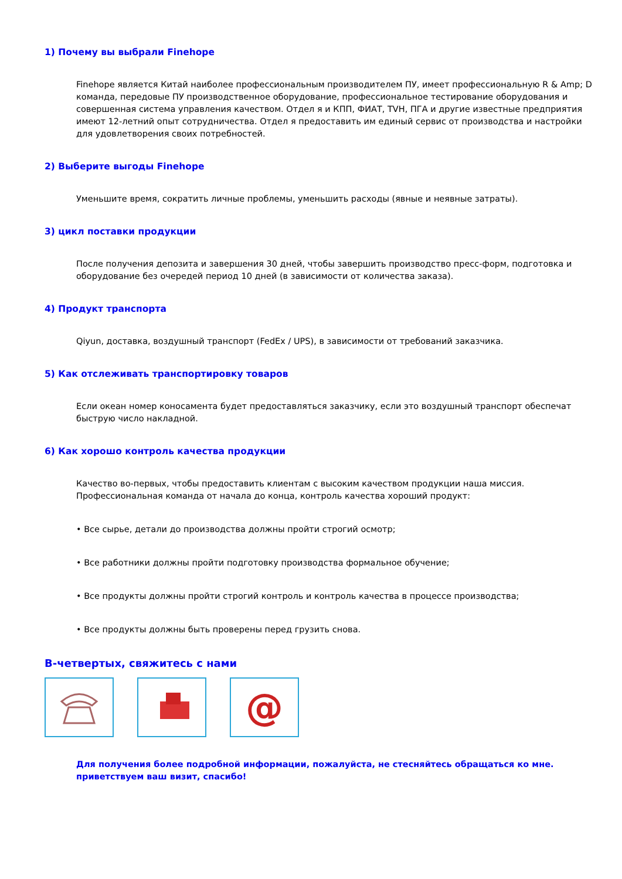1) Почему вы выбрали Finehope
Finehope является Китай наиболее профессиональным производителем ПУ, имеет профессиональную R & Amp; D команда, передовые ПУ производственное оборудование, профессиональное тестирование оборудования и совершенная система управления качеством. Отдел я и КПП, ФИАТ, TVH, ПГА и другие известные предприятия имеют 12-летний опыт сотрудничества. Отдел я предоставить им единый сервис от производства и настройки для удовлетворения своих потребностей.
2) Выберите выгоды Finehope
Уменьшите время, сократить личные проблемы, уменьшить расходы (явные и неявные затраты).
3) цикл поставки продукции
После получения депозита и завершения 30 дней, чтобы завершить производство пресс-форм, подготовка и оборудование без очередей период 10 дней (в зависимости от количества заказа).
4) Продукт транспорта
Qiyun, доставка, воздушный транспорт (FedEx / UPS), в зависимости от требований заказчика.
5) Как отслеживать транспортировку товаров
Если океан номер коносамента будет предоставляться заказчику, если это воздушный транспорт обеспечат быструю число накладной.
6) Как хорошо контроль качества продукции
Качество во-первых, чтобы предоставить клиентам с высоким качеством продукции наша миссия. Профессиональная команда от начала до конца, контроль качества хороший продукт:
• Все сырье, детали до производства должны пройти строгий осмотр;
• Все работники должны пройти подготовку производства формальное обучение;
• Все продукты должны пройти строгий контроль и контроль качества в процессе производства;
• Все продукты должны быть проверены перед грузить снова.
В-четвертых, свяжитесь с нами
@
Для получения более подробной информации, пожалуйста, не стесняйтесь обращаться ко мне. приветствуем ваш визит, спасибо!